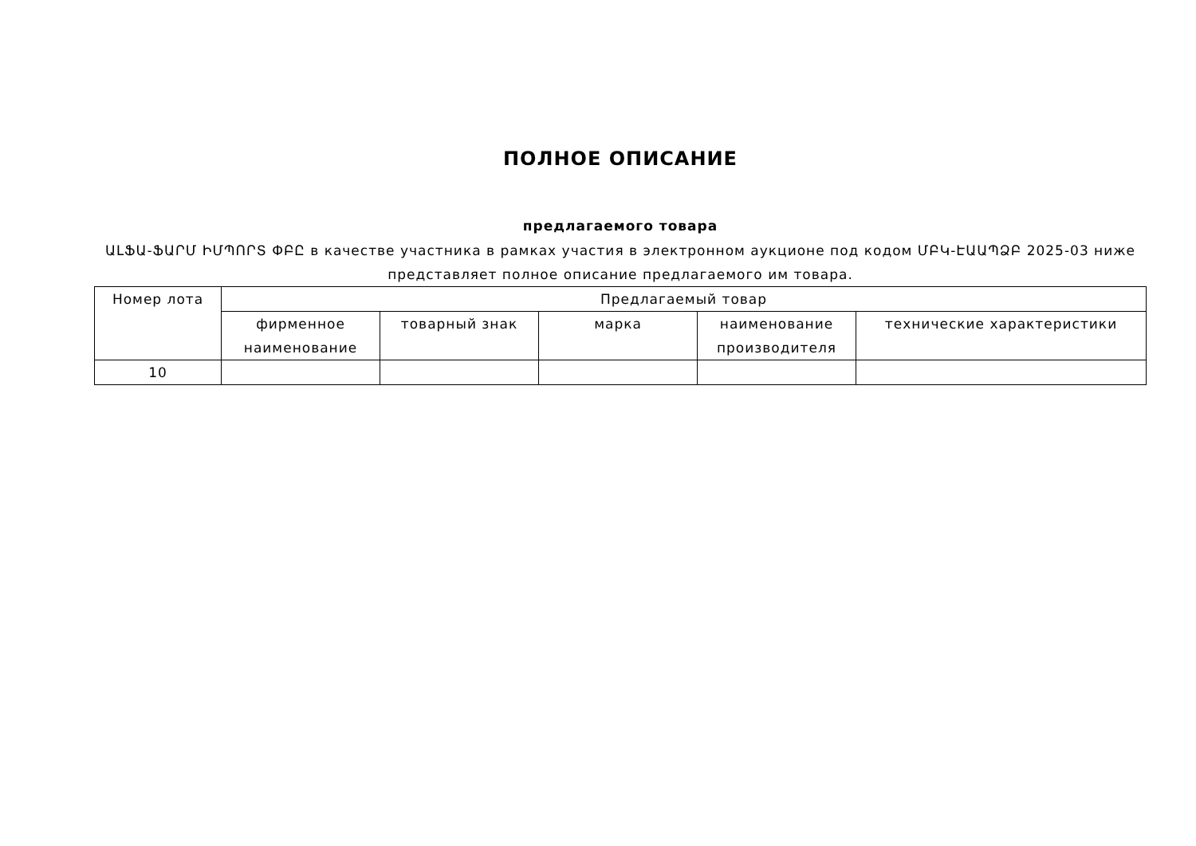ПОЛНОЕ ОПИСАНИЕ
предлагаемого товара
ԱԼՖԱ-ՖԱՐՄ ԻՄՊՈՐՏ ՓԲԸ в качестве участника в рамках участия в электронном аукционе под кодом ՄԲԿ-ԷԱԱՊՁԲ 2025-03 ниже представляет полное описание предлагаемого им товара.
| Номер лота | Предлагаемый товар | | | | |
| --- | --- | --- | --- | --- | --- |
| | фирменное наименование | товарный знак | марка | наименование производителя | технические характеристики |
| 10 | | | | | |